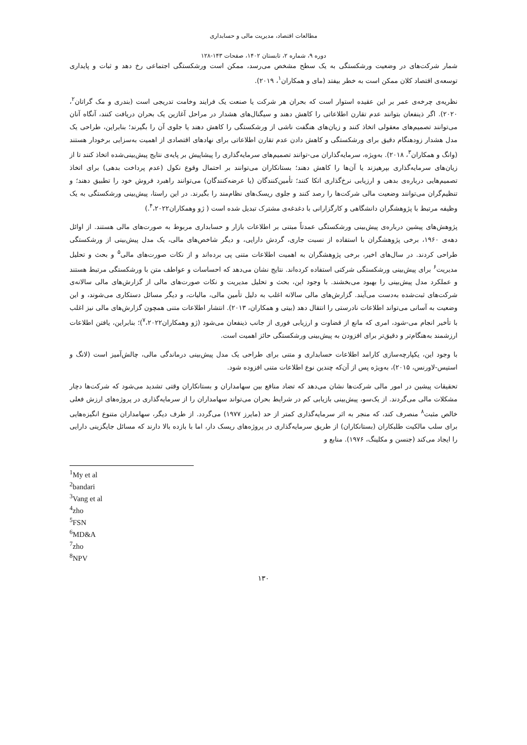مطالعات اقتصاد، مدیریت مالی و حسابداری
دوره ۹، شماره ۲، تابستان ۱۴۰۲، صفحات ۱۴۳-۱۲۸
شمار شرکت‌های در وضعیت ورشکستگی به یک سطح مشخص می‌رسد، ممکن است ورشکستگی اجتماعی رخ دهد و ثبات و پایداری توسعه‌ی اقتصاد کلان ممکن است به خطر بیفتد (مای و همکاران<sup>۱</sup>، ۲۰۱۹).
نظریه‌ی چرخه‌ی عمر بر این عقیده استوار است که بحران هر شرکت یا صنعت یک فرایند وخامت تدریجی است (بندری و مک گراتان<sup>۲</sup>، ۲۰۲۰). اگر ذینفعان بتوانند عدم تقارن اطلاعاتی را کاهش دهند و سیگنال‌های هشدار در مراحل آغازین یک بحران دریافت کنند، آنگاه آنان می‌توانند تصمیم‌های معقولی اتخاذ کنند و زیان‌های هنگفت ناشی از ورشکستگی را کاهش دهند یا جلوی آن را بگیرند؛ بنابراین، طراحی یک مدل هشدار زودهنگام دقیق برای ورشکستگی و کاهش دادن عدم تقارن اطلاعاتی برای نهادهای اقتصادی از اهمیت به‌سزایی برخودار هستند (وانگ و همکاران<sup>۳</sup>، ۲۰۱۸). به‌ویژه، سرمایه‌گذاران می-توانند تصمیم‌های سرمایه‌گذاری را پیشاپیش بر پایه‌ی نتایج پیش‌بینی‌شده اتخاذ کنند تا از زیان‌های سرمایه‌گذاری بپرهیزند یا آن‌ها را کاهش دهند؛ بستانکاران می‌توانند بر احتمال وقوع نکول (عدم پرداخت بدهی) برای اتخاذ تصمیم‌هایی درباره‌ی بدهی و ارزیابی نرخ‌گذاری اتکا کنند؛ تأمین‌کنندگان (یا عرضه‌کنندگان) می‌توانند راهبرد فروش خود را تطبیق دهند؛ و تنظیم‌گران می‌توانند وضعیت مالی شرکت‌ها را رصد کنند و جلوی ریسک‌های نظام‌مند را بگیرند. در این راستا، پیش‌بینی ورشکستگی به یک وظیفه مرتبط با پژوهشگران دانشگاهی و کارگزارانی با دغدغه‌ی مشترک تبدیل شده است ( ژو وهمکاران<sup>۴</sup>،۲۰۲۲.)
پژوهش‌های پیشین درباره‌ی پیش‌بینی ورشکستگی عمدتاً مبتنی بر اطلاعات بازار و حسابداری مربوط به صورت‌های مالی هستند. از اوائل دهه‌ی ۱۹۶۰، برخی پژوهشگران با استفاده از نسبت جاری، گردش دارایی، و دیگر شاخص‌های مالی، یک مدل پیش‌بینی از ورشکستگی طراحی کردند. در سال‌های اخیر، برخی پژوهشگران به اهمیت اطلاعات متنی پی برده‌اند و از نکات صورت‌های مالی<sup>۵</sup> و بحث و تحلیل مدیریت<sup>۶</sup> برای پیش‌بینی ورشکستگی شرکتی استفاده کرده‌اند. نتایج نشان می‌دهد که احساسات و عواطف متن با ورشکستگی مرتبط هستند و عملکرد مدل پیش‌بینی را بهبود می‌بخشند. با وجود این، بحث و تحلیل مدیریت و نکات صورت‌های مالی از گزارش‌های مالی سالانه‌ی شرکت‌های ثبت‌شده به‌دست می‌آیند. گزارش‌های مالی سالانه اغلب به دلیل تأمین مالی، مالیات، و دیگر مسائل دستکاری می‌شوند، و این وضعیت به آسانی می‌تواند اطلاعات نادرستی را انتقال دهد (بیتی و همکاران، ۲۰۱۳). انتشار اطلاعات متنی همچون گزارش‌های مالی نیز اغلب با تأخیر انجام می-شود، امری که مانع از قضاوت و ارزیابی فوری از جانب ذینفعان می‌شود (ژو وهمکاران<sup>۷</sup>،۲۰۲۲)؛ بنابراین، یافتن اطلاعات ارزشمند به‌هنگام‌تر و دقیق‌تر برای افزودن به پیش‌بینی ورشکستگی حائز اهمیت است.
با وجود این، یکپارچه‌سازی کارامد اطلاعات حسابداری و متنی برای طراحی یک مدل پیش‌بینی درماندگی مالی، چالش‌آمیز است (لانگ و استیس-لاورنس، ۲۰۱۵)، به‌ویژه پس از آن‌که چندین نوع اطلاعات متنی افزوده شود.
تحقیقات پیشین در امور مالی شرکت‌ها نشان می‌دهد که تضاد منافع بین سهامداران و بستانکاران وقتی تشدید می‌شود که شرکت‌ها دچار مشکلات مالی می‌گردند. از یک‌سو، پیش‌بینی بازیابی کم در شرایط بحران می‌تواند سهامداران را از سرمایه‌گذاری در پروژه‌های ارزش فعلی خالص مثبت<sup>۸</sup> منصرف کند، که منجر به اثر سرمایه‌گذاری کمتر از حد (مایرز ۱۹۷۷) می‌گردد. از طرف دیگر، سهامداران متنوع انگیزه‌هایی برای سلب مالکیت طلبکاران (بستانکاران) از طریق سرمایه‌گذاری در پروژه‌های ریسک دار، اما با بازده بالا دارند که مسائل جایگزینی دارایی را ایجاد می‌کند (جنسن و مکلینگ، ۱۹۷۶). منابع و
<sup>1</sup> My et al
<sup>2</sup> bandari
<sup>3</sup> Vang et al
<sup>4</sup> zho
<sup>5</sup> FSN
<sup>6</sup> MD&A
<sup>7</sup> zho
<sup>8</sup>NPV
۱۳۰